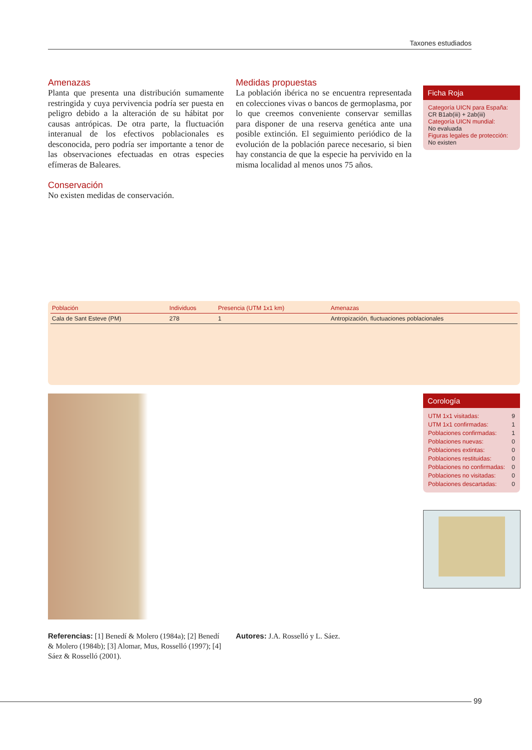Taxones estudiados
Amenazas
Planta que presenta una distribución sumamente restringida y cuya pervivencia podría ser puesta en peligro debido a la alteración de su hábitat por causas antrópicas. De otra parte, la fluctuación interanual de los efectivos poblacionales es desconocida, pero podría ser importante a tenor de las observaciones efectuadas en otras especies efímeras de Baleares.
Conservación
No existen medidas de conservación.
Medidas propuestas
La población ibérica no se encuentra representada en colecciones vivas o bancos de germoplasma, por lo que creemos conveniente conservar semillas para disponer de una reserva genética ante una posible extinción. El seguimiento periódico de la evolución de la población parece necesario, si bien hay constancia de que la especie ha pervivido en la misma localidad al menos unos 75 años.
Ficha Roja
Categoría UICN para España:
CR B1ab(iii) + 2ab(iii)
Categoría UICN mundial:
No evaluada
Figuras legales de protección:
No existen
| Población | Individuos | Presencia (UTM 1x1 km) | Amenazas |
| --- | --- | --- | --- |
| Cala de Sant Esteve (PM) | 278 | 1 | Antropización, fluctuaciones poblacionales |
Corología
UTM 1x1 visitadas: 9
UTM 1x1 confirmadas: 1
Poblaciones confirmadas: 1
Poblaciones nuevas: 0
Poblaciones extintas: 0
Poblaciones restituidas: 0
Poblaciones no confirmadas: 0
Poblaciones no visitadas: 0
Poblaciones descartadas: 0
Referencias: [1] Benedí & Molero (1984a); [2] Benedí & Molero (1984b); [3] Alomar, Mus, Rosselló (1997); [4] Sáez & Rosselló (2001).
Autores: J.A. Rosselló y L. Sáez.
99